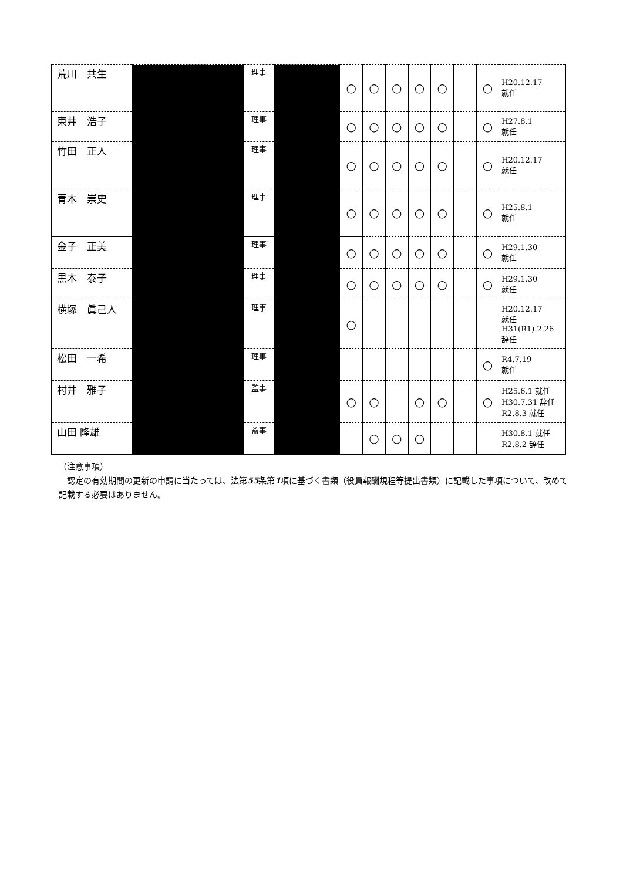| 荒川 共生 | | 理事 | | ○ | ○ | ○ | ○ | ○ | | ○ | H20.12.17 就任 |
| 東井 浩子 | | 理事 | | ○ | ○ | ○ | ○ | ○ | | ○ | H27.8.1 就任 |
| 竹田 正人 | | 理事 | | ○ | ○ | ○ | ○ | ○ | | ○ | H20.12.17 就任 |
| 青木 崇史 | | 理事 | | ○ | ○ | ○ | ○ | ○ | | ○ | H25.8.1 就任 |
| 金子 正美 | | 理事 | | ○ | ○ | ○ | ○ | ○ | | ○ | H29.1.30 就任 |
| 黒木 泰子 | | 理事 | | ○ | ○ | ○ | ○ | ○ | | ○ | H29.1.30 就任 |
| 横塚 眞己人 | | 理事 | | ○ | | | | | | | H20.12.17 就任 H31(R1).2.26 辞任 |
| 松田 一希 | | 理事 | | | | | | | | ○ | R4.7.19 就任 |
| 村井 雅子 | | 監事 | | ○ | ○ | | ○ | ○ | | ○ | H25.6.1 就任 H30.7.31 辞任 R2.8.3 就任 |
| 山田 隆雄 | | 監事 | | | ○ | ○ | ○ | | | | H30.8.1 就任 R2.8.2 辞任 |
（注意事項）
　認定の有効期間の更新の申請に当たっては、法第55条第1項に基づく書類（役員報酬規程等提出書類）に記載した事項について、改めて記載する必要はありません。